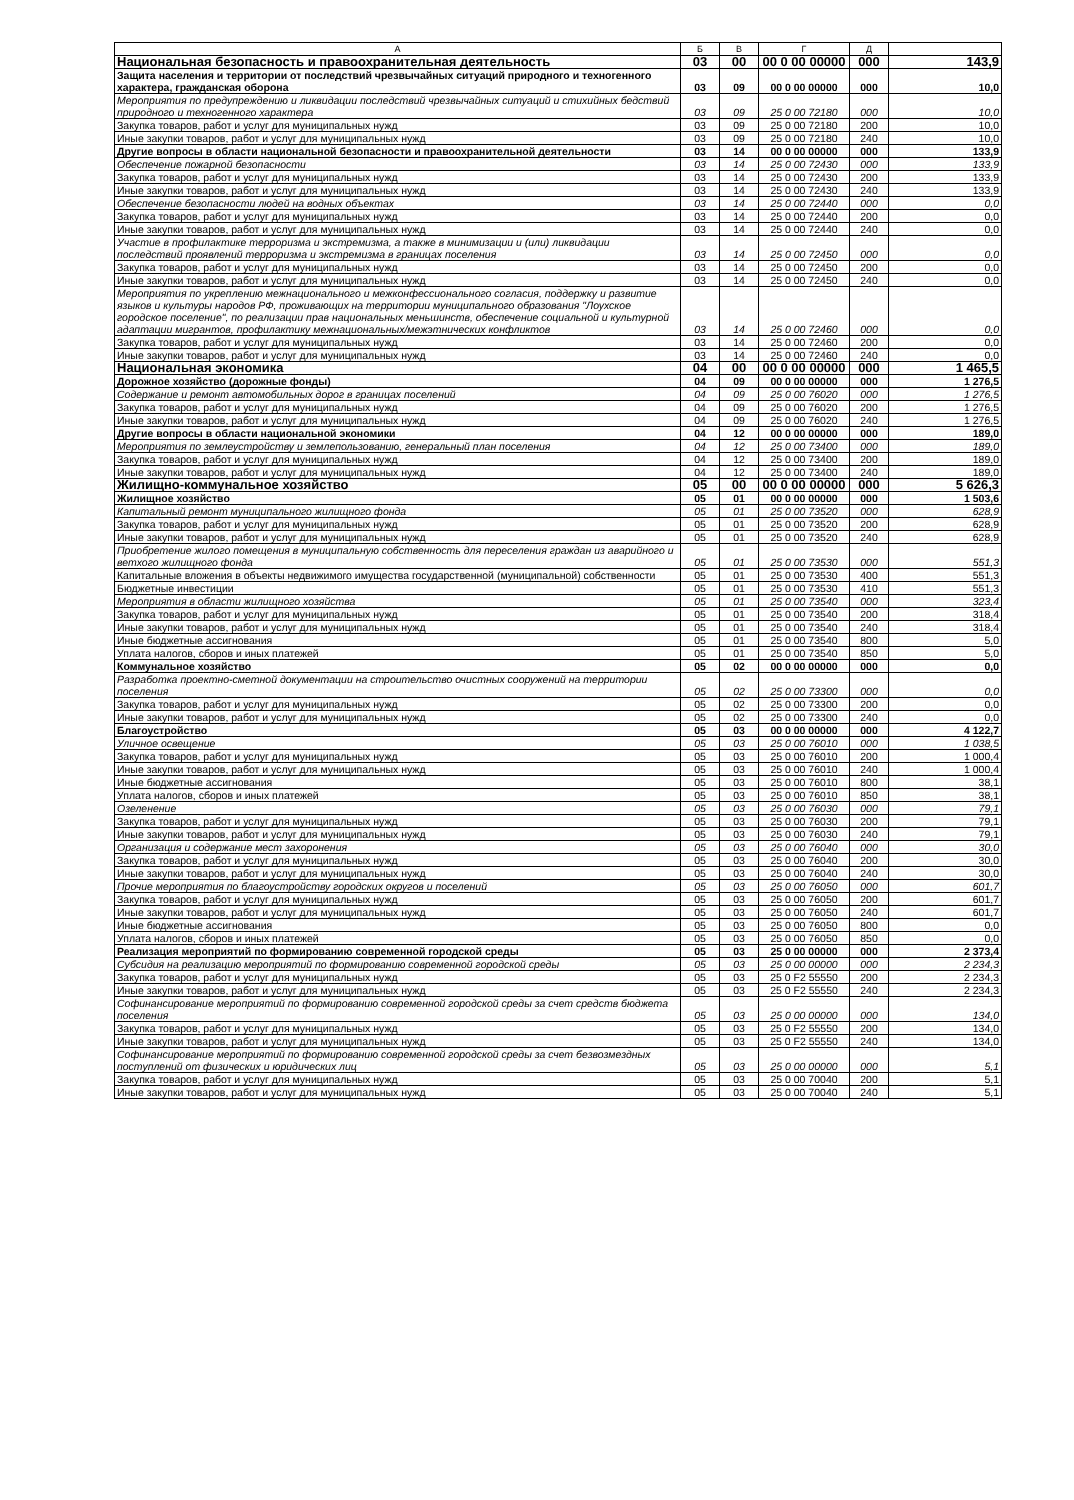| А | Б | В | Г | Д | |
| --- | --- | --- | --- | --- | --- |
| Национальная безопасность и правоохранительная деятельность | 03 | 00 | 00 0 00 00000 | 000 | 143,9 |
| Защита населения и территории от последствий чрезвычайных ситуаций природного и техногенного характера, гражданская оборона | 03 | 09 | 00 0 00 00000 | 000 | 10,0 |
| Мероприятия по предупреждению и ликвидации последствий чрезвычайных ситуаций и стихийных бедствий природного и техногенного характера | 03 | 09 | 25 0 00 72180 | 000 | 10,0 |
| Закупка товаров, работ и услуг для муниципальных нужд | 03 | 09 | 25 0 00 72180 | 200 | 10,0 |
| Иные закупки товаров, работ и услуг для муниципальных нужд | 03 | 09 | 25 0 00 72180 | 240 | 10,0 |
| Другие вопросы в области национальной безопасности и правоохранительной деятельности | 03 | 14 | 00 0 00 00000 | 000 | 133,9 |
| Обеспечение пожарной безопасности | 03 | 14 | 25 0 00 72430 | 000 | 133,9 |
| Закупка товаров, работ и услуг для муниципальных нужд | 03 | 14 | 25 0 00 72430 | 200 | 133,9 |
| Иные закупки товаров, работ и услуг для муниципальных нужд | 03 | 14 | 25 0 00 72430 | 240 | 133,9 |
| Обеспечение безопасности людей на водных объектах | 03 | 14 | 25 0 00 72440 | 000 | 0,0 |
| Закупка товаров, работ и услуг для муниципальных нужд | 03 | 14 | 25 0 00 72440 | 200 | 0,0 |
| Иные закупки товаров, работ и услуг для муниципальных нужд | 03 | 14 | 25 0 00 72440 | 240 | 0,0 |
| Участие в профилактике терроризма и экстремизма, а также в минимизации и (или) ликвидации последствий проявлений терроризма и экстремизма в границах поселения | 03 | 14 | 25 0 00 72450 | 000 | 0,0 |
| Закупка товаров, работ и услуг для муниципальных нужд | 03 | 14 | 25 0 00 72450 | 200 | 0,0 |
| Иные закупки товаров, работ и услуг для муниципальных нужд | 03 | 14 | 25 0 00 72450 | 240 | 0,0 |
| Мероприятия по укреплению межнационального и межконфессионального согласия, поддержку и развитие языков и культуры народов РФ, проживающих на территории муниципального образования "Лоухское городское поселение", по реализации прав национальных меньшинств, обеспечение социальной и культурной адаптации мигрантов, профилактику межнациональных/межэтнических конфликтов | 03 | 14 | 25 0 00 72460 | 000 | 0,0 |
| Закупка товаров, работ и услуг для муниципальных нужд | 03 | 14 | 25 0 00 72460 | 200 | 0,0 |
| Иные закупки товаров, работ и услуг для муниципальных нужд | 03 | 14 | 25 0 00 72460 | 240 | 0,0 |
| Национальная экономика | 04 | 00 | 00 0 00 00000 | 000 | 1 465,5 |
| Дорожное хозяйство (дорожные фонды) | 04 | 09 | 00 0 00 00000 | 000 | 1 276,5 |
| Содержание и ремонт автомобильных дорог в границах поселений | 04 | 09 | 25 0 00 76020 | 000 | 1 276,5 |
| Закупка товаров, работ и услуг для муниципальных нужд | 04 | 09 | 25 0 00 76020 | 200 | 1 276,5 |
| Иные закупки товаров, работ и услуг для муниципальных нужд | 04 | 09 | 25 0 00 76020 | 240 | 1 276,5 |
| Другие вопросы в области национальной экономики | 04 | 12 | 00 0 00 00000 | 000 | 189,0 |
| Мероприятия по землеустройству и землепользованию, генеральный план поселения | 04 | 12 | 25 0 00 73400 | 000 | 189,0 |
| Закупка товаров, работ и услуг для муниципальных нужд | 04 | 12 | 25 0 00 73400 | 200 | 189,0 |
| Иные закупки товаров, работ и услуг для муниципальных нужд | 04 | 12 | 25 0 00 73400 | 240 | 189,0 |
| Жилищно-коммунальное хозяйство | 05 | 00 | 00 0 00 00000 | 000 | 5 626,3 |
| Жилищное хозяйство | 05 | 01 | 00 0 00 00000 | 000 | 1 503,6 |
| Капитальный ремонт муниципального жилищного фонда | 05 | 01 | 25 0 00 73520 | 000 | 628,9 |
| Закупка товаров, работ и услуг для муниципальных нужд | 05 | 01 | 25 0 00 73520 | 200 | 628,9 |
| Иные закупки товаров, работ и услуг для муниципальных нужд | 05 | 01 | 25 0 00 73520 | 240 | 628,9 |
| Приобретение жилого помещения в муниципальную собственность для переселения граждан из аварийного и ветхого жилищного фонда | 05 | 01 | 25 0 00 73530 | 000 | 551,3 |
| Капитальные вложения в объекты недвижимого имущества государственной (муниципальной) собственности | 05 | 01 | 25 0 00 73530 | 400 | 551,3 |
| Бюджетные инвестиции | 05 | 01 | 25 0 00 73530 | 410 | 551,3 |
| Мероприятия в области жилищного хозяйства | 05 | 01 | 25 0 00 73540 | 000 | 323,4 |
| Закупка товаров, работ и услуг для муниципальных нужд | 05 | 01 | 25 0 00 73540 | 200 | 318,4 |
| Иные закупки товаров, работ и услуг для муниципальных нужд | 05 | 01 | 25 0 00 73540 | 240 | 318,4 |
| Иные бюджетные ассигнования | 05 | 01 | 25 0 00 73540 | 800 | 5,0 |
| Уплата налогов, сборов и иных платежей | 05 | 01 | 25 0 00 73540 | 850 | 5,0 |
| Коммунальное хозяйство | 05 | 02 | 00 0 00 00000 | 000 | 0,0 |
| Разработка проектно-сметной документации на строительство очистных сооружений на территории поселения | 05 | 02 | 25 0 00 73300 | 000 | 0,0 |
| Закупка товаров, работ и услуг для муниципальных нужд | 05 | 02 | 25 0 00 73300 | 200 | 0,0 |
| Иные закупки товаров, работ и услуг для муниципальных нужд | 05 | 02 | 25 0 00 73300 | 240 | 0,0 |
| Благоустройство | 05 | 03 | 00 0 00 00000 | 000 | 4 122,7 |
| Уличное освещение | 05 | 03 | 25 0 00 76010 | 000 | 1 038,5 |
| Закупка товаров, работ и услуг для муниципальных нужд | 05 | 03 | 25 0 00 76010 | 200 | 1 000,4 |
| Иные закупки товаров, работ и услуг для муниципальных нужд | 05 | 03 | 25 0 00 76010 | 240 | 1 000,4 |
| Иные бюджетные ассигнования | 05 | 03 | 25 0 00 76010 | 800 | 38,1 |
| Уплата налогов, сборов и иных платежей | 05 | 03 | 25 0 00 76010 | 850 | 38,1 |
| Озеленение | 05 | 03 | 25 0 00 76030 | 000 | 79,1 |
| Закупка товаров, работ и услуг для муниципальных нужд | 05 | 03 | 25 0 00 76030 | 200 | 79,1 |
| Иные закупки товаров, работ и услуг для муниципальных нужд | 05 | 03 | 25 0 00 76030 | 240 | 79,1 |
| Организация и содержание мест захоронения | 05 | 03 | 25 0 00 76040 | 000 | 30,0 |
| Закупка товаров, работ и услуг для муниципальных нужд | 05 | 03 | 25 0 00 76040 | 200 | 30,0 |
| Иные закупки товаров, работ и услуг для муниципальных нужд | 05 | 03 | 25 0 00 76040 | 240 | 30,0 |
| Прочие мероприятия по благоустройству городских округов и поселений | 05 | 03 | 25 0 00 76050 | 000 | 601,7 |
| Закупка товаров, работ и услуг для муниципальных нужд | 05 | 03 | 25 0 00 76050 | 200 | 601,7 |
| Иные закупки товаров, работ и услуг для муниципальных нужд | 05 | 03 | 25 0 00 76050 | 240 | 601,7 |
| Иные бюджетные ассигнования | 05 | 03 | 25 0 00 76050 | 800 | 0,0 |
| Уплата налогов, сборов и иных платежей | 05 | 03 | 25 0 00 76050 | 850 | 0,0 |
| Реализация мероприятий по формированию современной городской среды | 05 | 03 | 25 0 00 00000 | 000 | 2 373,4 |
| Субсидия на реализацию мероприятий по формированию современной городской среды | 05 | 03 | 25 0 00 00000 | 000 | 2 234,3 |
| Закупка товаров, работ и услуг для муниципальных нужд | 05 | 03 | 25 0 F2 55550 | 200 | 2 234,3 |
| Иные закупки товаров, работ и услуг для муниципальных нужд | 05 | 03 | 25 0 F2 55550 | 240 | 2 234,3 |
| Софинансирование мероприятий по формированию современной городской среды за счет средств бюджета поселения | 05 | 03 | 25 0 00 00000 | 000 | 134,0 |
| Закупка товаров, работ и услуг для муниципальных нужд | 05 | 03 | 25 0 F2 55550 | 200 | 134,0 |
| Иные закупки товаров, работ и услуг для муниципальных нужд | 05 | 03 | 25 0 F2 55550 | 240 | 134,0 |
| Софинансирование мероприятий по формированию современной городской среды за счет безвозмездных поступлений от физических и юридических лиц | 05 | 03 | 25 0 00 00000 | 000 | 5,1 |
| Закупка товаров, работ и услуг для муниципальных нужд | 05 | 03 | 25 0 00 70040 | 200 | 5,1 |
| Иные закупки товаров, работ и услуг для муниципальных нужд | 05 | 03 | 25 0 00 70040 | 240 | 5,1 |